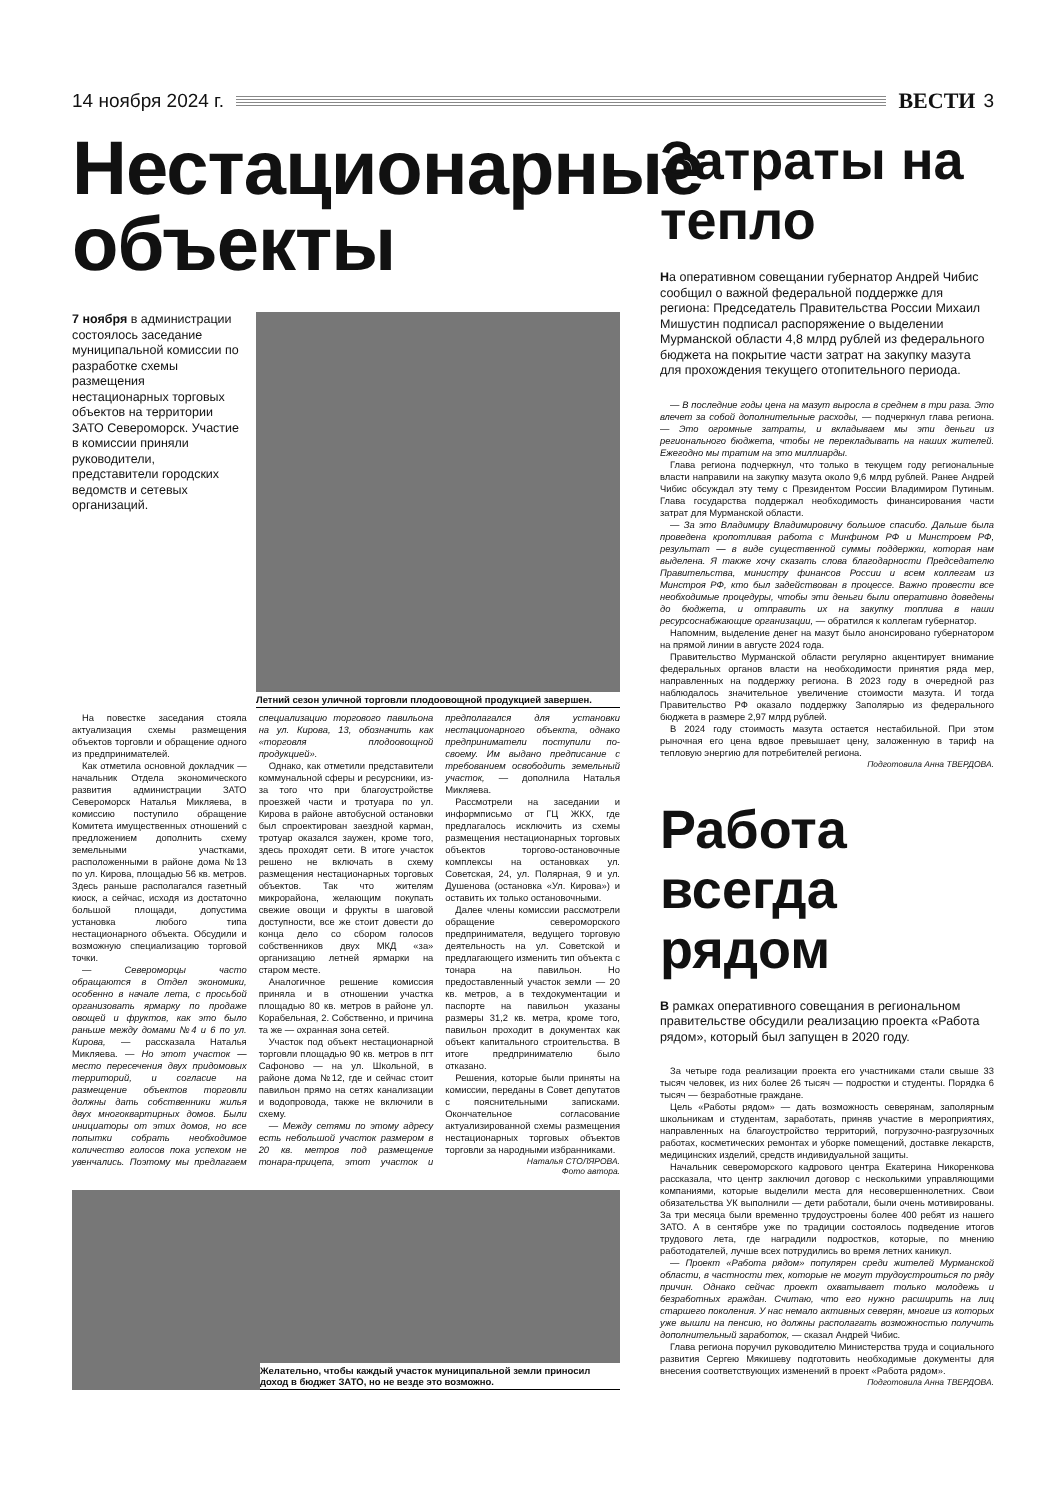14 ноября 2024 г. ВЕСТИ 3
Нестационарные объекты
7 ноября в администрации состоялось заседание муниципальной комиссии по разработке схемы размещения нестационарных торговых объектов на территории ЗАТО Североморск. Участие в комиссии приняли руководители, представители городских ведомств и сетевых организаций.
Летний сезон уличной торговли плодоовощной продукцией завершен.
На повестке заседания стояла актуализация схемы размещения объектов торговли и обращение одного из предпринимателей.
Как отметила основной докладчик — начальник Отдела экономического развития администрации ЗАТО Североморск Наталья Микляева, в комиссию поступило обращение Комитета имущественных отношений с предложением дополнить схему земельными участками, расположенными в районе дома №13 по ул. Кирова, площадью 56 кв. метров. Здесь раньше располагался газетный киоск, а сейчас, исходя из достаточно большой площади, допустима установка любого типа нестационарного объекта. Обсудили и возможную специализацию торговой точки.
— Североморцы часто обращаются в Отдел экономики, особенно в начале лета, с просьбой организовать ярмарку по продаже овощей и фруктов, как это было раньше между домами №4 и 6 по ул. Кирова, — рассказала Наталья Микляева. — Но этот участок — место пересечения двух придомовых территорий, и согласие на размещение объектов торговли должны дать собственники жилья двух многоквартирных домов. Были инициаторы от этих домов, но все попытки собрать необходимое количество голосов пока успехом не увенчались. Поэтому мы предлагаем специализацию торгового павильона на ул. Кирова, 13, обозначить как «торговля плодоовощной продукцией».
Однако, как отметили представители коммунальной сферы и ресурсники, из-за того что при благоустройстве проезжей части и тротуара по ул. Кирова в районе автобусной остановки был спроектирован заездной карман, тротуар оказался заужен, кроме того, здесь проходят сети. В итоге участок решено не включать в схему размещения нестационарных торговых объектов. Так что жителям микрорайона, желающим покупать свежие овощи и фрукты в шаговой доступности, все же стоит довести до конца дело со сбором голосов собственников двух МКД «за» организацию летней ярмарки на старом месте.
Аналогичное решение комиссия приняла и в отношении участка площадью 80 кв. метров в районе ул. Корабельная, 2. Собственно, и причина та же — охранная зона сетей.
Участок под объект нестационарной торговли площадью 90 кв. метров в пгт Сафоново — на ул. Школьной, в районе дома №12, где и сейчас стоит павильон прямо на сетях канализации и водопровода, также не включили в схему.
— Между сетями по этому адресу есть небольшой участок размером в 20 кв. метров под размещение тонара-прицепа, этот участок и предполагался для установки нестационарного объекта, однако предприниматели поступили по-своему. Им выдано предписание с требованием освободить земельный участок, — дополнила Наталья Микляева.
Рассмотрели на заседании и информписьмо от ГЦ ЖКХ, где предлагалось исключить из схемы размещения нестационарных торговых объектов торгово-остановочные комплексы на остановках ул. Советская, 24, ул. Полярная, 9 и ул. Душенова (остановка «Ул. Кирова») и оставить их только остановочными.
Далее члены комиссии рассмотрели обращение североморского предпринимателя, ведущего торговую деятельность на ул. Советской и предлагающего изменить тип объекта с тонара на павильон. Но предоставленный участок земли — 20 кв. метров, а в техдокументации и паспорте на павильон указаны размеры 31,2 кв. метра, кроме того, павильон проходит в документах как объект капитального строительства. В итоге предпринимателю было отказано.
Решения, которые были приняты на комиссии, переданы в Совет депутатов с пояснительными записками. Окончательное согласование актуализированной схемы размещения нестационарных торговых объектов торговли за народными избранниками.
Наталья СТОЛЯРОВА.
Фото автора.
Желательно, чтобы каждый участок муниципальной земли приносил доход в бюджет ЗАТО, но не везде это возможно.
Затраты на тепло
На оперативном совещании губернатор Андрей Чибис сообщил о важной федеральной поддержке для региона: Председатель Правительства России Михаил Мишустин подписал распоряжение о выделении Мурманской области 4,8 млрд рублей из федерального бюджета на покрытие части затрат на закупку мазута для прохождения текущего отопительного периода.
— В последние годы цена на мазут выросла в среднем в три раза. Это влечет за собой дополнительные расходы, — подчеркнул глава региона. — Это огромные затраты, и вкладываем мы эти деньги из регионального бюджета, чтобы не перекладывать на наших жителей. Ежегодно мы тратим на это миллиарды.
Глава региона подчеркнул, что только в текущем году региональные власти направили на закупку мазута около 9,6 млрд рублей. Ранее Андрей Чибис обсуждал эту тему с Президентом России Владимиром Путиным. Глава государства поддержал необходимость финансирования части затрат для Мурманской области.
— За это Владимиру Владимировичу большое спасибо. Дальше была проведена кропотливая работа с Минфином РФ и Минстроем РФ, результат — в виде существенной суммы поддержки, которая нам выделена. Я также хочу сказать слова благодарности Председателю Правительства, министру финансов России и всем коллегам из Минстроя РФ, кто был задействован в процессе. Важно провести все необходимые процедуры, чтобы эти деньги были оперативно доведены до бюджета, и отправить их на закупку топлива в наши ресурсоснабжающие организации, — обратился к коллегам губернатор.
Напомним, выделение денег на мазут было анонсировано губернатором на прямой линии в августе 2024 года.
Правительство Мурманской области регулярно акцентирует внимание федеральных органов власти на необходимости принятия ряда мер, направленных на поддержку региона. В 2023 году в очередной раз наблюдалось значительное увеличение стоимости мазута. И тогда Правительство РФ оказало поддержку Заполярью из федерального бюджета в размере 2,97 млрд рублей.
В 2024 году стоимость мазута остается нестабильной. При этом рыночная его цена вдвое превышает цену, заложенную в тариф на тепловую энергию для потребителей региона.
Подготовила Анна ТВЕРДОВА.
Работа всегда рядом
В рамках оперативного совещания в региональном правительстве обсудили реализацию проекта «Работа рядом», который был запущен в 2020 году.
За четыре года реализации проекта его участниками стали свыше 33 тысяч человек, из них более 26 тысяч — подростки и студенты. Порядка 6 тысяч — безработные граждане.
Цель «Работы рядом» — дать возможность северянам, заполярным школьникам и студентам, заработать, приняв участие в мероприятиях, направленных на благоустройство территорий, погрузочно-разгрузочных работах, косметических ремонтах и уборке помещений, доставке лекарств, медицинских изделий, средств индивидуальной защиты.
Начальник североморского кадрового центра Екатерина Никоренкова рассказала, что центр заключил договор с несколькими управляющими компаниями, которые выделили места для несовершеннолетних. Свои обязательства УК выполнили — дети работали, были очень мотивированы. За три месяца были временно трудоустроены более 400 ребят из нашего ЗАТО. А в сентябре уже по традиции состоялось подведение итогов трудового лета, где наградили подростков, которые, по мнению работодателей, лучше всех потрудились во время летних каникул.
— Проект «Работа рядом» популярен среди жителей Мурманской области, в частности тех, которые не могут трудоустроиться по ряду причин. Однако сейчас проект охватывает только молодежь и безработных граждан. Считаю, что его нужно расширить на лиц старшего поколения. У нас немало активных северян, многие из которых уже вышли на пенсию, но должны располагать возможностью получить дополнительный заработок, — сказал Андрей Чибис.
Глава региона поручил руководителю Министерства труда и социального развития Сергею Мякишеву подготовить необходимые документы для внесения соответствующих изменений в проект «Работа рядом».
Подготовила Анна ТВЕРДОВА.